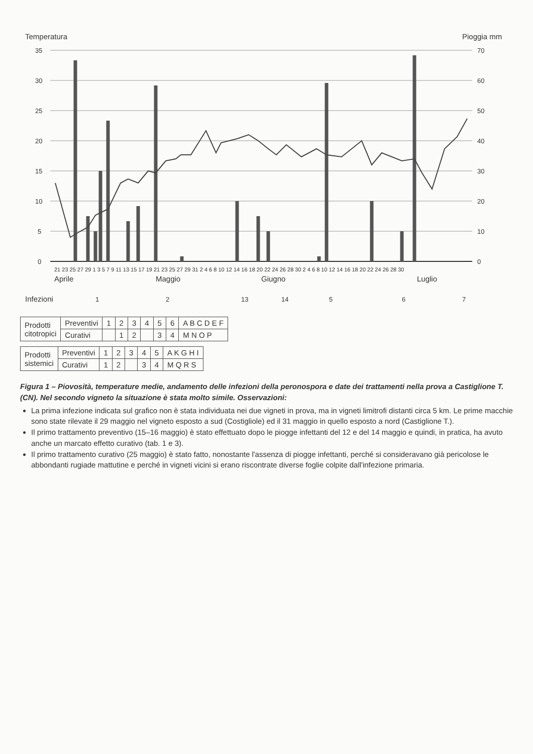Temperatura
Pioggia mm
35
30
25
20
15
10
5
0
70
60
50
40
30
20
10
0
21 23 25 27 29 1 3 5 7 9 11 13 15 17 19 21 23 25 27 29 31 2 4 6 8 10 12 14 16 18 20 22 24 26 28 30 2 4 6 8 10 12 14 16 18 20 22 24 26 28 30
Aprile
Maggio
Giugno
Luglio
Infezioni
1
2
13
14
5
6
7
| Prodotti citotropici | Preventivi | 1 | 2 | 3 | 4 | 5 | 6 | A B C D E F |
| | Curativi | | 1 | 2 | | 3 | 4 | M N O P |
| Prodotti sistemici | Preventivi | 1 | 2 | 3 | 4 | 5 | A K G H I |
| | Curativi | 1 | 2 | | 3 | 4 | M Q R S |
Figura 1 – Piovosità, temperature medie, andamento delle infezioni della peronospora e date dei trattamenti nella prova a Castiglione T. (CN). Nel secondo vigneto la situazione è stata molto simile. Osservazioni:
La prima infezione indicata sul grafico non è stata individuata nei due vigneti in prova, ma in vigneti limitrofi distanti circa 5 km. Le prime macchie sono state rilevate il 29 maggio nel vigneto esposto a sud (Costigliole) ed il 31 maggio in quello esposto a nord (Castiglione T.).
Il primo trattamento preventivo (15–16 maggio) è stato effettuato dopo le piogge infettanti del 12 e del 14 maggio e quindi, in pratica, ha avuto anche un marcato effetto curativo (tab. 1 e 3).
Il primo trattamento curativo (25 maggio) è stato fatto, nonostante l'assenza di piogge infettanti, perché si consideravano già pericolose le abbondanti rugiade mattutine e perché in vigneti vicini si erano riscontrate diverse foglie colpite dall'infezione primaria.